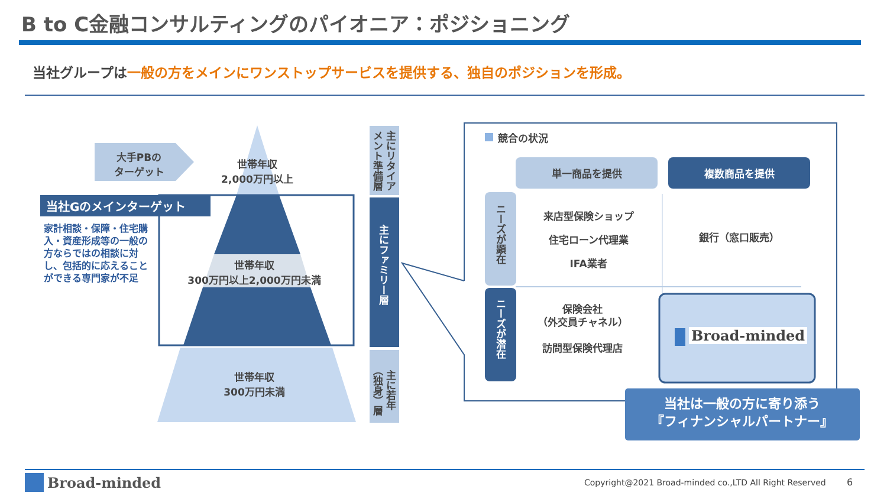B to C金融コンサルティングのパイオニア：ポジショニング
当社グループは一般の方をメインにワンストップサービスを提供する、独自のポジションを形成。
大手PBの
ターゲット
世帯年収
2,000万円以上
当社Gのメインターゲット
家計相談・保障・住宅購入・資産形成等の一般の方ならではの相談に対し、包括的に応えることができる専門家が不足
世帯年収
300万円以上2,000万円未満
世帯年収
300万円未満
主にリタイアメント準備層
主にファミリー層
主に若年（独身）層
競合の状況
単一商品を提供 複数商品を提供
ニーズが顕在
ニーズが潜在
来店型保険ショップ
住宅ローン代理業
IFA業者
銀行（窓口販売）
保険会社
（外交員チャネル）
訪問型保険代理店
Broad-minded
当社は一般の方に寄り添う
『フィナンシャルパートナー』
Broad-minded
Copyright@2021 Broad-minded co.,LTD All Right Reserved
6